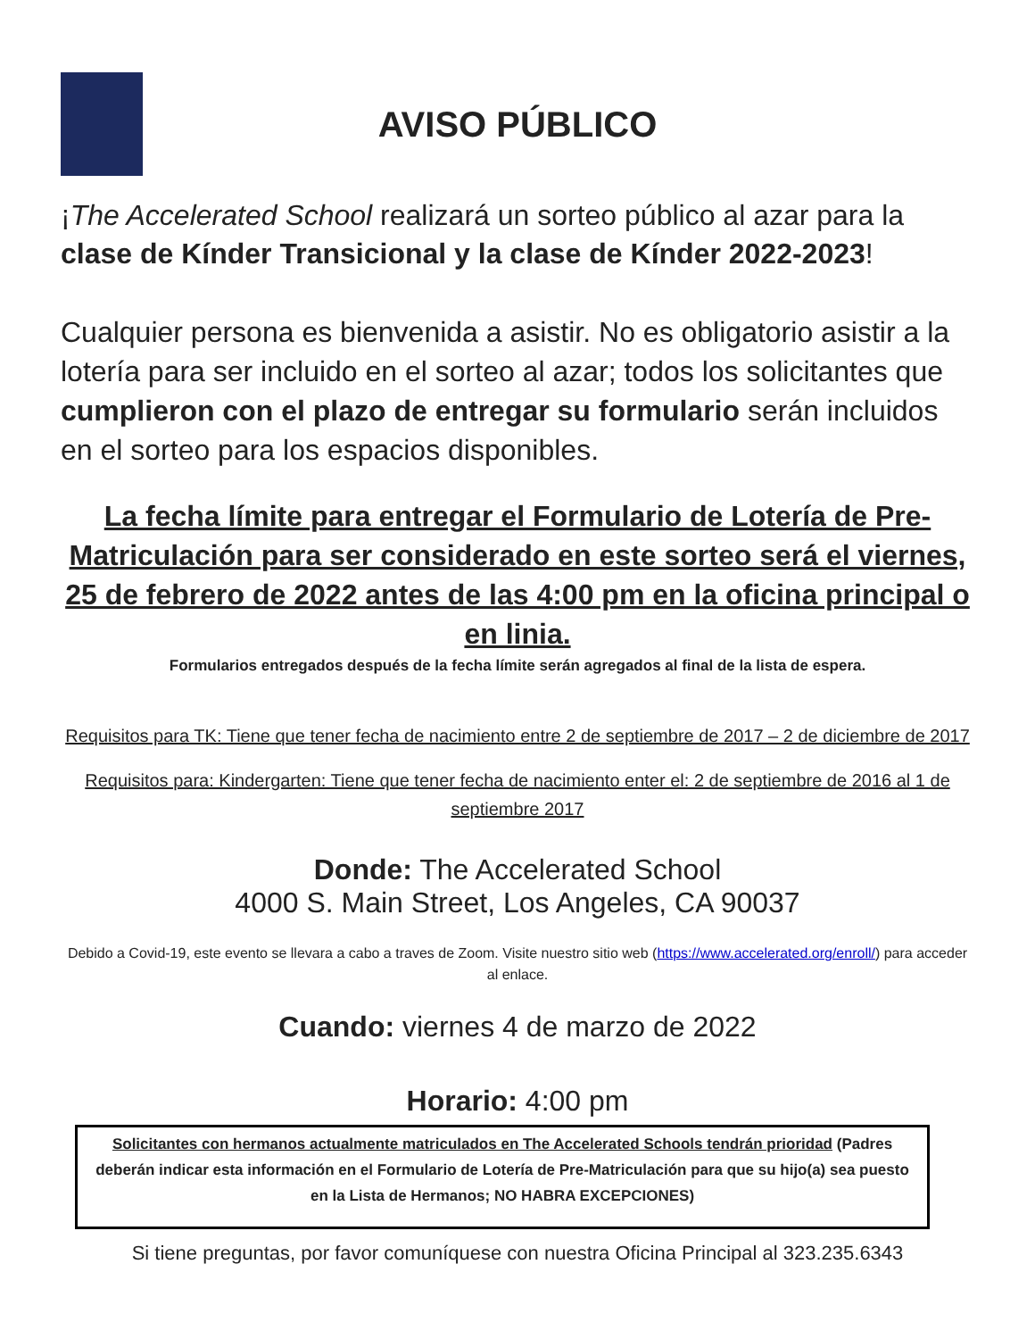AVISO PÚBLICO
¡The Accelerated School realizará un sorteo público al azar para la clase de Kínder Transicional y la clase de Kínder 2022-2023!
Cualquier persona es bienvenida a asistir. No es obligatorio asistir a la lotería para ser incluido en el sorteo al azar; todos los solicitantes que cumplieron con el plazo de entregar su formulario serán incluidos en el sorteo para los espacios disponibles.
La fecha límite para entregar el Formulario de Lotería de Pre-Matriculación para ser considerado en este sorteo será el viernes, 25 de febrero de 2022 antes de las 4:00 pm en la oficina principal o en linia.
Formularios entregados después de la fecha límite serán agregados al final de la lista de espera.
Requisitos para TK: Tiene que tener fecha de nacimiento entre 2 de septiembre de 2017 – 2 de diciembre de 2017
Requisitos para: Kindergarten: Tiene que tener fecha de nacimiento enter el: 2 de septiembre de 2016 al 1 de septiembre 2017
Donde: The Accelerated School
4000 S. Main Street, Los Angeles, CA 90037
Debido a Covid-19, este evento se llevara a cabo a traves de Zoom. Visite nuestro sitio web (https://www.accelerated.org/enroll/) para acceder al enlace.
Cuando: viernes 4 de marzo de 2022
Horario: 4:00 pm
Solicitantes con hermanos actualmente matriculados en The Accelerated Schools tendrán prioridad (Padres deberán indicar esta información en el Formulario de Lotería de Pre-Matriculación para que su hijo(a) sea puesto en la Lista de Hermanos; NO HABRA EXCEPCIONES)
Si tiene preguntas, por favor comuníquese con nuestra Oficina Principal al 323.235.6343